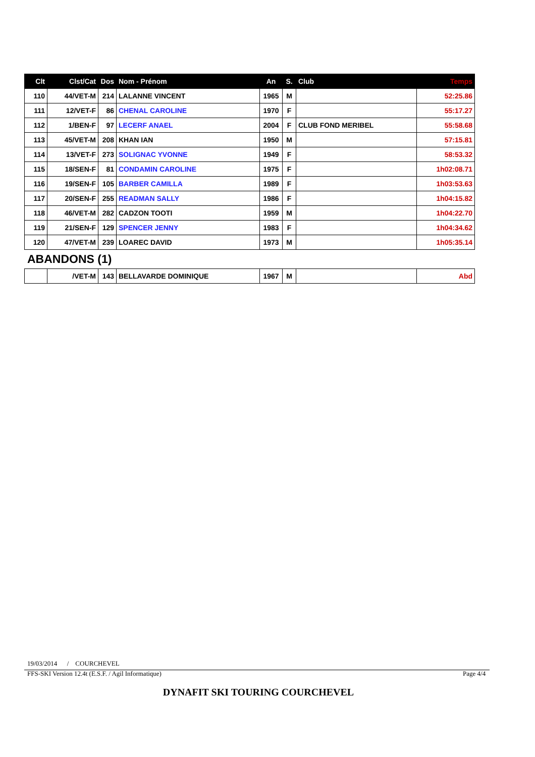| Clt | Clst/Cat | Dos | Nom - Prénom | An | S. | Club | Temps |
| --- | --- | --- | --- | --- | --- | --- | --- |
| 110 | 44/VET-M | 214 | LALANNE VINCENT | 1965 | M | | 52:25.86 |
| 111 | 12/VET-F | 86 | CHENAL CAROLINE | 1970 | F | | 55:17.27 |
| 112 | 1/BEN-F | 97 | LECERF ANAEL | 2004 | F | CLUB FOND MERIBEL | 55:58.68 |
| 113 | 45/VET-M | 208 | KHAN IAN | 1950 | M | | 57:15.81 |
| 114 | 13/VET-F | 273 | SOLIGNAC YVONNE | 1949 | F | | 58:53.32 |
| 115 | 18/SEN-F | 81 | CONDAMIN CAROLINE | 1975 | F | | 1h02:08.71 |
| 116 | 19/SEN-F | 105 | BARBER CAMILLA | 1989 | F | | 1h03:53.63 |
| 117 | 20/SEN-F | 255 | READMAN SALLY | 1986 | F | | 1h04:15.82 |
| 118 | 46/VET-M | 282 | CADZON TOOTI | 1959 | M | | 1h04:22.70 |
| 119 | 21/SEN-F | 129 | SPENCER JENNY | 1983 | F | | 1h04:34.62 |
| 120 | 47/VET-M | 239 | LOAREC DAVID | 1973 | M | | 1h05:35.14 |
ABANDONS (1)
| | /VET-M | 143 | BELLAVARDE DOMINIQUE | 1967 | M | | Abd |
19/03/2014 / COURCHEVEL
FFS-SKI Version 12.4t (E.S.F. / Agil Informatique)
Page 4/4
DYNAFIT SKI TOURING COURCHEVEL